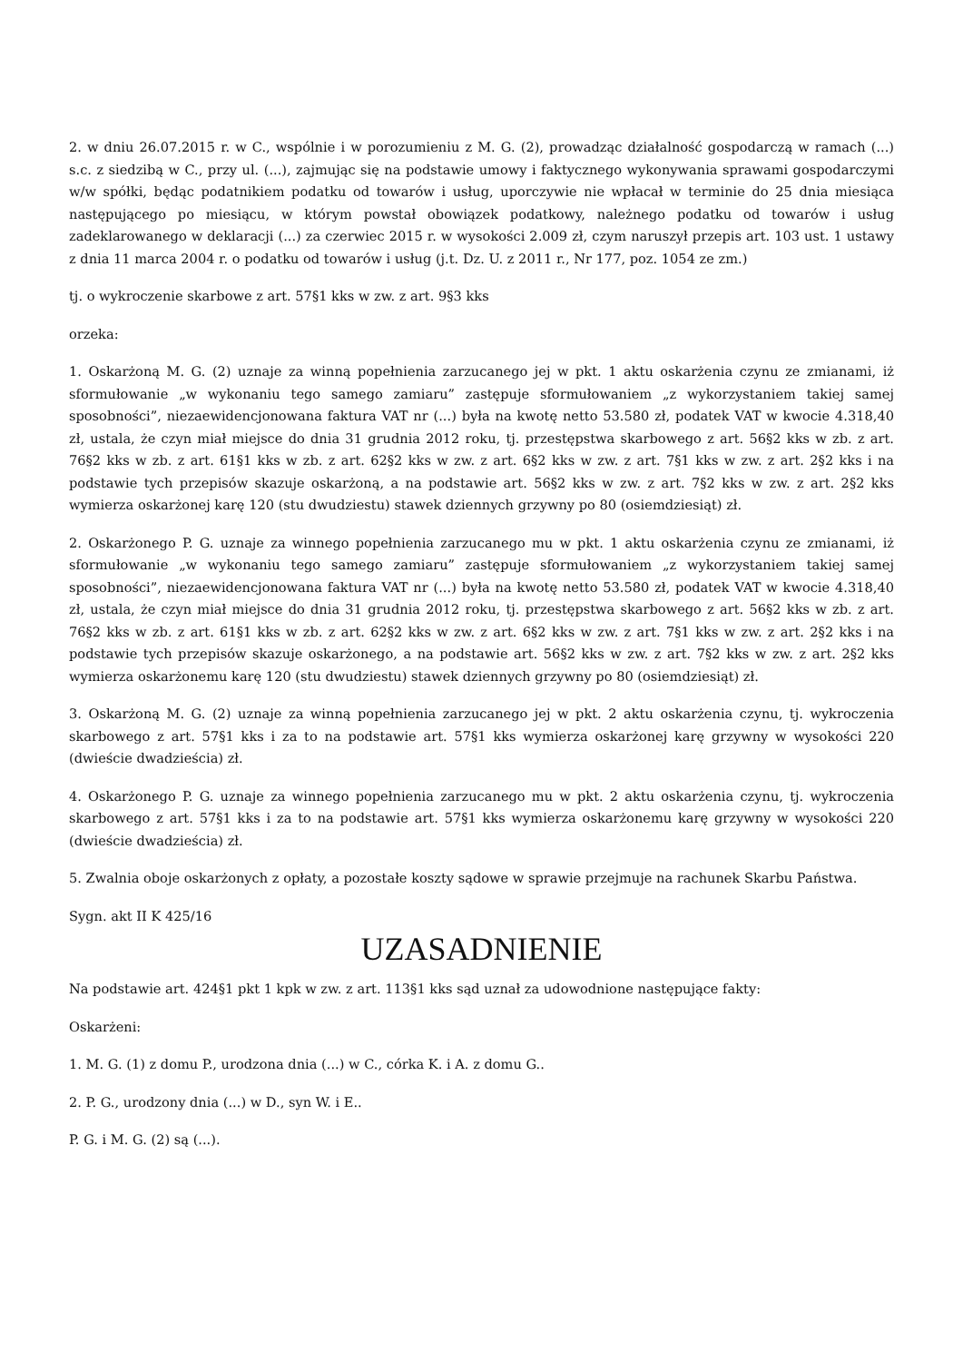2. w dniu 26.07.2015 r. w C., wspólnie i w porozumieniu z M. G. (2), prowadząc działalność gospodarczą w ramach (...) s.c. z siedzibą w C., przy ul. (...), zajmując się na podstawie umowy i faktycznego wykonywania sprawami gospodarczymi w/w spółki, będąc podatnikiem podatku od towarów i usług, uporczywie nie wpłacał w terminie do 25 dnia miesiąca następującego po miesiącu, w którym powstał obowiązek podatkowy, należnego podatku od towarów i usług zadeklarowanego w deklaracji (...) za czerwiec 2015 r. w wysokości 2.009 zł, czym naruszył przepis art. 103 ust. 1 ustawy z dnia 11 marca 2004 r. o podatku od towarów i usług (j.t. Dz. U. z 2011 r., Nr 177, poz. 1054 ze zm.)
tj. o wykroczenie skarbowe z art. 57§1 kks w zw. z art. 9§3 kks
orzeka:
1. Oskarżoną M. G. (2) uznaje za winną popełnienia zarzucanego jej w pkt. 1 aktu oskarżenia czynu ze zmianami, iż sformułowanie „w wykonaniu tego samego zamiaru” zastępuje sformułowaniem „z wykorzystaniem takiej samej sposobności”, niezaewidencjonowana faktura VAT nr (...) była na kwotę netto 53.580 zł, podatek VAT w kwocie 4.318,40 zł, ustala, że czyn miał miejsce do dnia 31 grudnia 2012 roku, tj. przestępstwa skarbowego z art. 56§2 kks w zb. z art. 76§2 kks w zb. z art. 61§1 kks w zb. z art. 62§2 kks w zw. z art. 6§2 kks w zw. z art. 7§1 kks w zw. z art. 2§2 kks i na podstawie tych przepisów skazuje oskarżoną, a na podstawie art. 56§2 kks w zw. z art. 7§2 kks w zw. z art. 2§2 kks wymierza oskarżonej karę 120 (stu dwudziestu) stawek dziennych grzywny po 80 (osiemdziesiąt) zł.
2. Oskarżonego P. G. uznaje za winnego popełnienia zarzucanego mu w pkt. 1 aktu oskarżenia czynu ze zmianami, iż sformułowanie „w wykonaniu tego samego zamiaru” zastępuje sformułowaniem „z wykorzystaniem takiej samej sposobności”, niezaewidencjonowana faktura VAT nr (...) była na kwotę netto 53.580 zł, podatek VAT w kwocie 4.318,40 zł, ustala, że czyn miał miejsce do dnia 31 grudnia 2012 roku, tj. przestępstwa skarbowego z art. 56§2 kks w zb. z art. 76§2 kks w zb. z art. 61§1 kks w zb. z art. 62§2 kks w zw. z art. 6§2 kks w zw. z art. 7§1 kks w zw. z art. 2§2 kks i na podstawie tych przepisów skazuje oskarżonego, a na podstawie art. 56§2 kks w zw. z art. 7§2 kks w zw. z art. 2§2 kks wymierza oskarżonemu karę 120 (stu dwudziestu) stawek dziennych grzywny po 80 (osiemdziesiąt) zł.
3. Oskarżoną M. G. (2) uznaje za winną popełnienia zarzucanego jej w pkt. 2 aktu oskarżenia czynu, tj. wykroczenia skarbowego z art. 57§1 kks i za to na podstawie art. 57§1 kks wymierza oskarżonej karę grzywny w wysokości 220 (dwieście dwadzieścia) zł.
4. Oskarżonego P. G. uznaje za winnego popełnienia zarzucanego mu w pkt. 2 aktu oskarżenia czynu, tj. wykroczenia skarbowego z art. 57§1 kks i za to na podstawie art. 57§1 kks wymierza oskarżonemu karę grzywny w wysokości 220 (dwieście dwadzieścia) zł.
5. Zwalnia oboje oskarżonych z opłaty, a pozostałe koszty sądowe w sprawie przejmuje na rachunek Skarbu Państwa.
Sygn. akt II K 425/16
UZASADNIENIE
Na podstawie art. 424§1 pkt 1 kpk w zw. z art. 113§1 kks sąd uznał za udowodnione następujące fakty:
Oskarżeni:
1. M. G. (1) z domu P., urodzona dnia (...) w C., córka K. i A. z domu G..
2. P. G., urodzony dnia (...) w D., syn W. i E..
P. G. i M. G. (2) są (...).